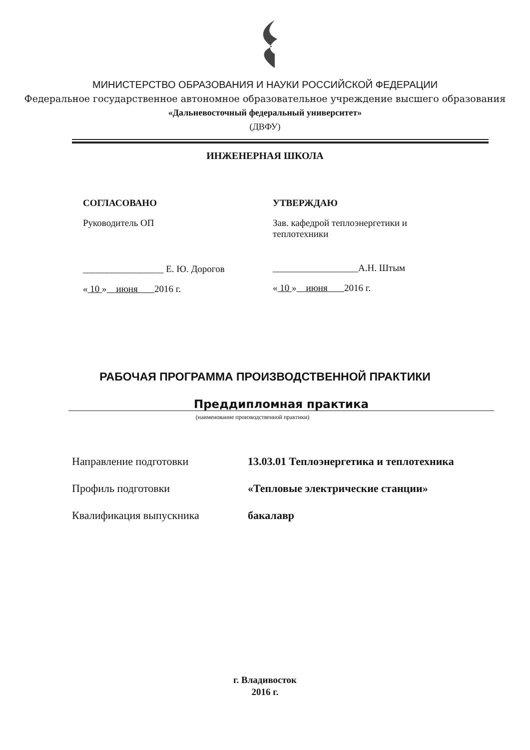МИНИСТЕРСТВО ОБРАЗОВАНИЯ И НАУКИ РОССИЙСКОЙ ФЕДЕРАЦИИ
Федеральное государственное автономное образовательное учреждение высшего образования
«Дальневосточный федеральный университет»
(ДВФУ)
ИНЖЕНЕРНАЯ ШКОЛА
СОГЛАСОВАНО
Руководитель ОП
_________________ Е. Ю. Дорогов
« 10 » июня 2016 г.
УТВЕРЖДАЮ
Зав. кафедрой теплоэнергетики и
теплотехники
__________________А.Н. Штым
« 10 » июня 2016 г.
РАБОЧАЯ ПРОГРАММА ПРОИЗВОДСТВЕННОЙ ПРАКТИКИ
Преддипломная практика
(наименование производственной практики)
| Направление подготовки | 13.03.01 Теплоэнергетика и теплотехника |
| Профиль подготовки | «Тепловые электрические станции» |
| Квалификация выпускника | бакалавр |
г. Владивосток
2016 г.